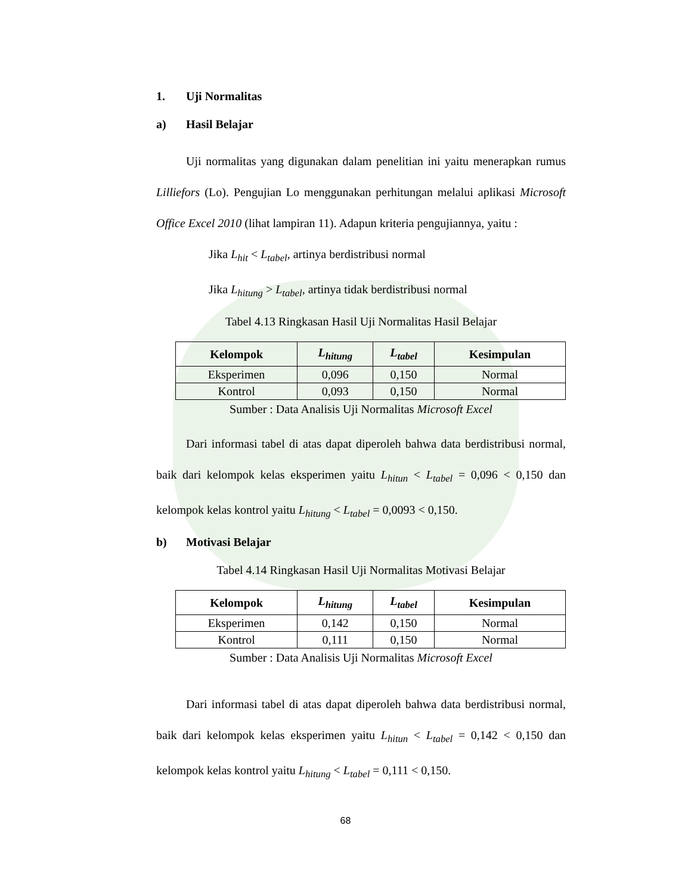1. Uji Normalitas
a) Hasil Belajar
Uji normalitas yang digunakan dalam penelitian ini yaitu menerapkan rumus Lilliefors (Lo). Pengujian Lo menggunakan perhitungan melalui aplikasi Microsoft Office Excel 2010 (lihat lampiran 11). Adapun kriteria pengujiannya, yaitu :
Jika L<sub>hit</sub> < L<sub>tabel</sub>, artinya berdistribusi normal
Jika L<sub>hitung</sub> > L<sub>tabel</sub>, artinya tidak berdistribusi normal
Tabel 4.13 Ringkasan Hasil Uji Normalitas Hasil Belajar
| Kelompok | L<sub>hitung</sub> | L<sub>tabel</sub> | Kesimpulan |
| --- | --- | --- | --- |
| Eksperimen | 0,096 | 0,150 | Normal |
| Kontrol | 0,093 | 0,150 | Normal |
Sumber : Data Analisis Uji Normalitas Microsoft Excel
Dari informasi tabel di atas dapat diperoleh bahwa data berdistribusi normal, baik dari kelompok kelas eksperimen yaitu L<sub>hitun</sub> < L<sub>tabel</sub> = 0,096 < 0,150 dan kelompok kelas kontrol yaitu L<sub>hitung</sub> < L<sub>tabel</sub> = 0,0093 < 0,150.
b) Motivasi Belajar
Tabel 4.14 Ringkasan Hasil Uji Normalitas Motivasi Belajar
| Kelompok | L<sub>hitung</sub> | L<sub>tabel</sub> | Kesimpulan |
| --- | --- | --- | --- |
| Eksperimen | 0,142 | 0,150 | Normal |
| Kontrol | 0,111 | 0,150 | Normal |
Sumber : Data Analisis Uji Normalitas Microsoft Excel
Dari informasi tabel di atas dapat diperoleh bahwa data berdistribusi normal, baik dari kelompok kelas eksperimen yaitu L<sub>hitun</sub> < L<sub>tabel</sub> = 0,142 < 0,150 dan kelompok kelas kontrol yaitu L<sub>hitung</sub> < L<sub>tabel</sub> = 0,111 < 0,150.
68